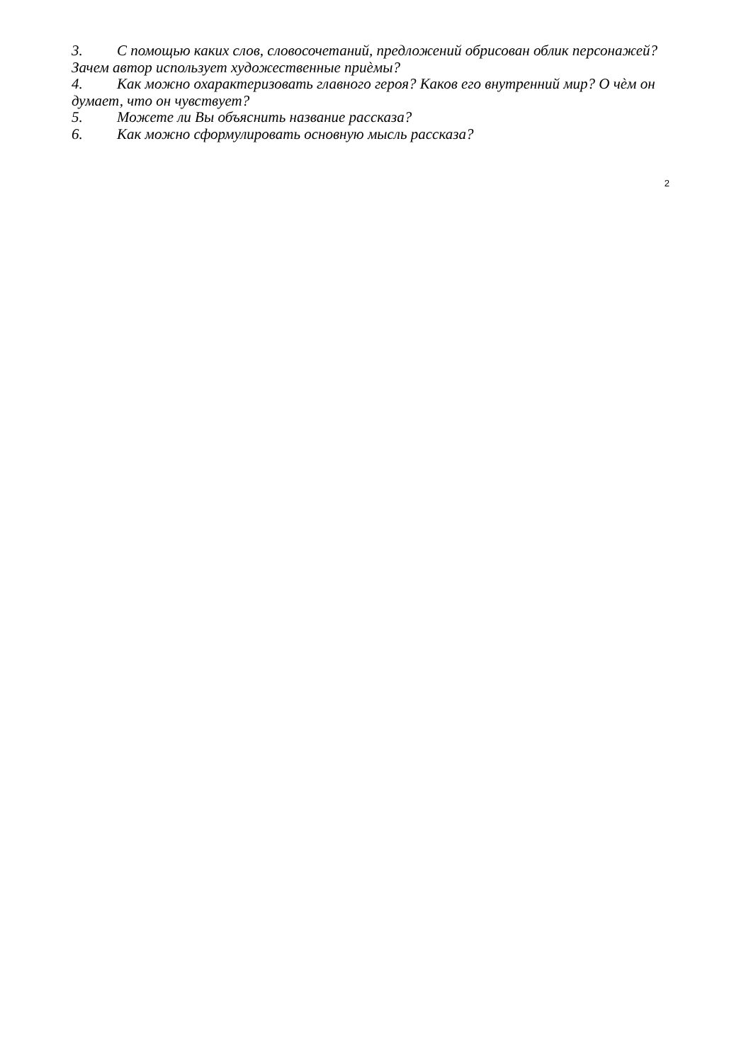3. С помощью каких слов, словосочетаний, предложений обрисован облик персонажей? Зачем автор использует художественные приѐмы?
4. Как можно охарактеризовать главного героя? Каков его внутренний мир? О чѐм он думает, что он чувствует?
5. Можете ли Вы объяснить название рассказа?
6. Как можно сформулировать основную мысль рассказа?
2